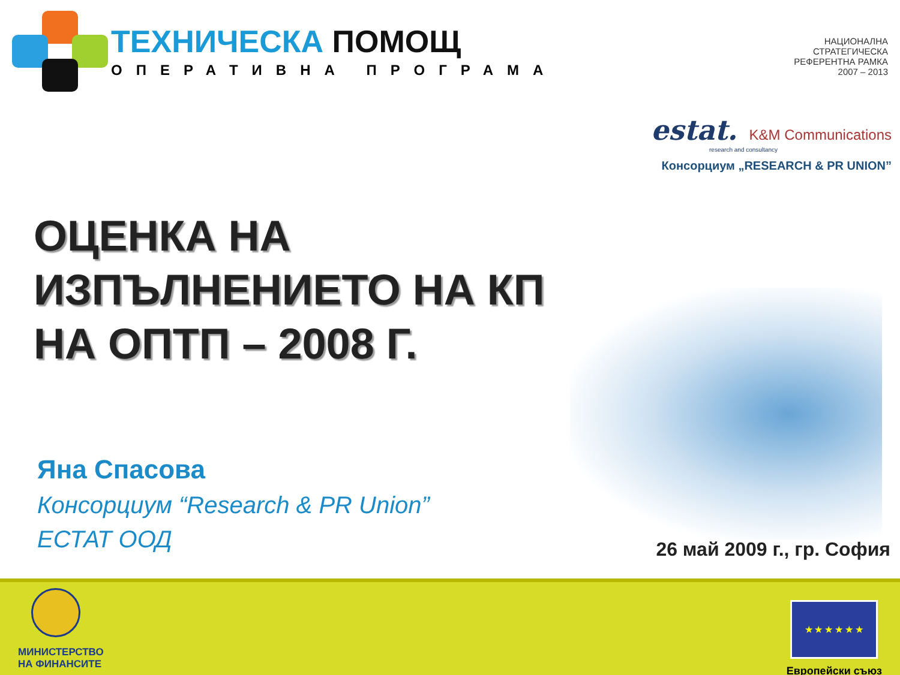ТЕХНИЧЕСКА ПОМОЩ
ОПЕРАТИВНА ПРОГРАМА
НАЦИОНАЛНА
СТРАТЕГИЧЕСКА
РЕФЕРЕНТНА РАМКА
2007 – 2013
estat. K&M Communications
research and consultancy
Консорциум „RESEARCH & PR UNION”
ОЦЕНКА НА
ИЗПЪЛНЕНИЕТО НА КП
НА ОПТП – 2008 Г.
Яна Спасова
Консорциум “Research & PR Union”
ЕСТАТ ООД
26 май 2009 г., гр. София
МИНИСТЕРСТВО
НА ФИНАНСИТЕ
★ ★ ★ ★ ★ ★
Европейски съюз